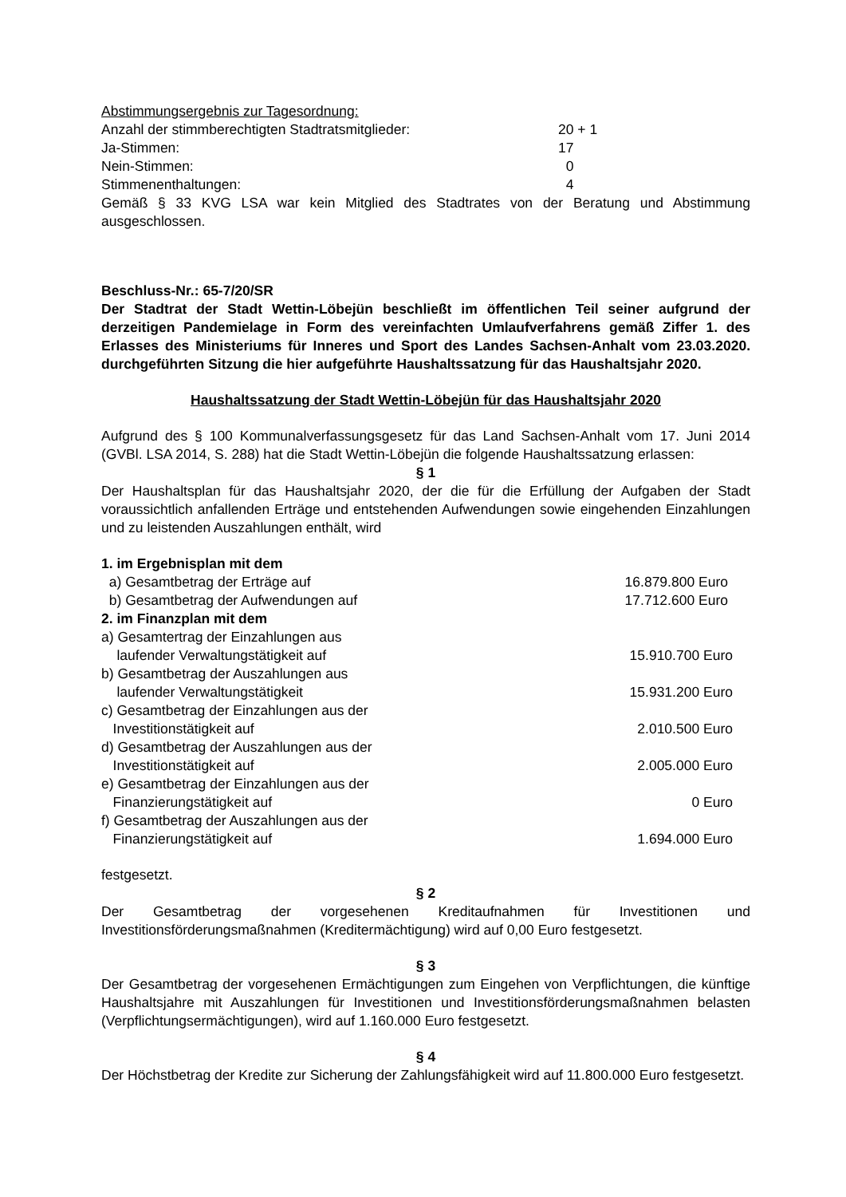Abstimmungsergebnis zur Tagesordnung:
| Anzahl der stimmberechtigten Stadtratsmitglieder: | 20 + 1 |
| Ja-Stimmen: | 17 |
| Nein-Stimmen: | 0 |
| Stimmenenthaltungen: | 4 |
Gemäß § 33 KVG LSA war kein Mitglied des Stadtrates von der Beratung und Abstimmung ausgeschlossen.
Beschluss-Nr.: 65-7/20/SR
Der Stadtrat der Stadt Wettin-Löbejün beschließt im öffentlichen Teil seiner aufgrund der derzeitigen Pandemielage in Form des vereinfachten Umlaufverfahrens gemäß Ziffer 1. des Erlasses des Ministeriums für Inneres und Sport des Landes Sachsen-Anhalt vom 23.03.2020. durchgeführten Sitzung die hier aufgeführte Haushaltssatzung für das Haushaltsjahr 2020.
Haushaltssatzung der Stadt Wettin-Löbejün für das Haushaltsjahr 2020
Aufgrund des § 100 Kommunalverfassungsgesetz für das Land Sachsen-Anhalt vom 17. Juni 2014 (GVBl. LSA 2014, S. 288) hat die Stadt Wettin-Löbejün die folgende Haushaltssatzung erlassen:
§ 1
Der Haushaltsplan für das Haushaltsjahr 2020, der die für die Erfüllung der Aufgaben der Stadt voraussichtlich anfallenden Erträge und entstehenden Aufwendungen sowie eingehenden Einzahlungen und zu leistenden Auszahlungen enthält, wird
| 1. im Ergebnisplan mit dem | |
| a) Gesamtbetrag der Erträge auf | 16.879.800 Euro |
| b) Gesamtbetrag der Aufwendungen auf | 17.712.600 Euro |
| 2. im Finanzplan mit dem | |
| a) Gesamtertrag der Einzahlungen aus laufender Verwaltungstätigkeit auf | 15.910.700 Euro |
| b) Gesamtbetrag der Auszahlungen aus laufender Verwaltungstätigkeit | 15.931.200 Euro |
| c) Gesamtbetrag der Einzahlungen aus der Investitionstätigkeit auf | 2.010.500 Euro |
| d) Gesamtbetrag der Auszahlungen aus der Investitionstätigkeit auf | 2.005.000 Euro |
| e) Gesamtbetrag der Einzahlungen aus der Finanzierungstätigkeit auf | 0 Euro |
| f) Gesamtbetrag der Auszahlungen aus der Finanzierungstätigkeit auf | 1.694.000 Euro |
festgesetzt.
§ 2
Der Gesamtbetrag der vorgesehenen Kreditaufnahmen für Investitionen und Investitionsförderungsmaßnahmen (Kreditermächtigung) wird auf 0,00 Euro festgesetzt.
§ 3
Der Gesamtbetrag der vorgesehenen Ermächtigungen zum Eingehen von Verpflichtungen, die künftige Haushaltsjahre mit Auszahlungen für Investitionen und Investitionsförderungsmaßnahmen belasten (Verpflichtungsermächtigungen), wird auf 1.160.000 Euro festgesetzt.
§ 4
Der Höchstbetrag der Kredite zur Sicherung der Zahlungsfähigkeit wird auf 11.800.000 Euro festgesetzt.